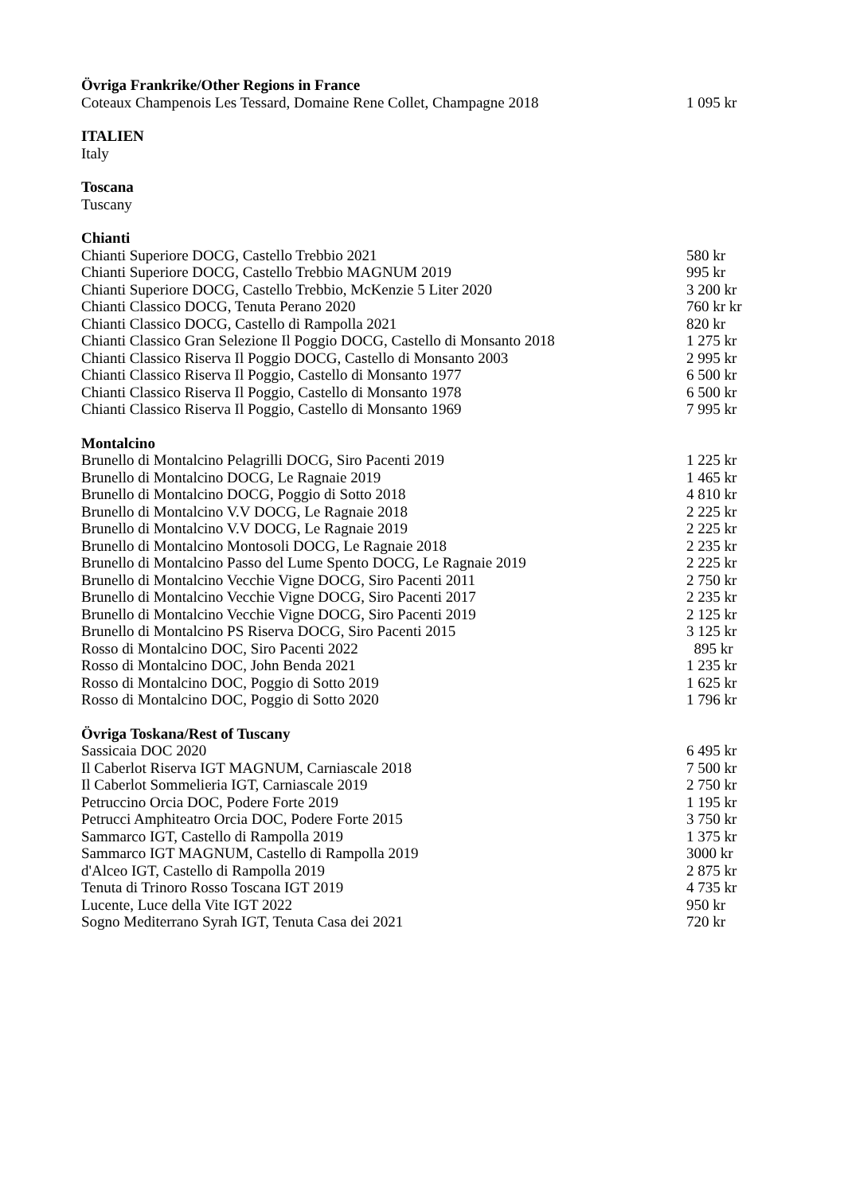| Övriga Frankrike/Other Regions in France | |
| --- | --- |
| Coteaux Champenois Les Tessard, Domaine Rene Collet, Champagne 2018 | 1 095 kr |
| ITALIEN | |
| Italy | |
| Toscana | |
| Tuscany | |
| Chianti | |
| Chianti Superiore DOCG, Castello Trebbio 2021 | 580 kr |
| Chianti Superiore DOCG, Castello Trebbio MAGNUM 2019 | 995 kr |
| Chianti Superiore DOCG, Castello Trebbio, McKenzie 5 Liter 2020 | 3 200 kr |
| Chianti Classico DOCG, Tenuta Perano 2020 | 760 kr kr |
| Chianti Classico DOCG, Castello di Rampolla 2021 | 820 kr |
| Chianti Classico Gran Selezione Il Poggio DOCG, Castello di Monsanto 2018 | 1 275 kr |
| Chianti Classico Riserva Il Poggio DOCG, Castello di Monsanto 2003 | 2 995 kr |
| Chianti Classico Riserva Il Poggio, Castello di Monsanto 1977 | 6 500 kr |
| Chianti Classico Riserva Il Poggio, Castello di Monsanto 1978 | 6 500 kr |
| Chianti Classico Riserva Il Poggio, Castello di Monsanto 1969 | 7 995 kr |
| Montalcino | |
| Brunello di Montalcino Pelagrilli DOCG, Siro Pacenti 2019 | 1 225 kr |
| Brunello di Montalcino DOCG, Le Ragnaie 2019 | 1 465 kr |
| Brunello di Montalcino DOCG, Poggio di Sotto 2018 | 4 810 kr |
| Brunello di Montalcino V.V DOCG, Le Ragnaie 2018 | 2 225 kr |
| Brunello di Montalcino V.V DOCG, Le Ragnaie 2019 | 2 225 kr |
| Brunello di Montalcino Montosoli DOCG, Le Ragnaie 2018 | 2 235 kr |
| Brunello di Montalcino Passo del Lume Spento DOCG, Le Ragnaie 2019 | 2 225 kr |
| Brunello di Montalcino Vecchie Vigne DOCG, Siro Pacenti 2011 | 2 750 kr |
| Brunello di Montalcino Vecchie Vigne DOCG, Siro Pacenti 2017 | 2 235 kr |
| Brunello di Montalcino Vecchie Vigne DOCG, Siro Pacenti 2019 | 2 125 kr |
| Brunello di Montalcino PS Riserva DOCG, Siro Pacenti 2015 | 3 125 kr |
| Rosso di Montalcino DOC, Siro Pacenti 2022 | 895 kr |
| Rosso di Montalcino DOC, John Benda 2021 | 1 235 kr |
| Rosso di Montalcino DOC, Poggio di Sotto 2019 | 1 625 kr |
| Rosso di Montalcino DOC, Poggio di Sotto 2020 | 1 796 kr |
| Övriga Toskana/Rest of Tuscany | |
| Sassicaia DOC 2020 | 6 495 kr |
| Il Caberlot Riserva IGT MAGNUM, Carniascale 2018 | 7 500 kr |
| Il Caberlot Sommelieria IGT, Carniascale 2019 | 2 750 kr |
| Petruccino Orcia DOC, Podere Forte 2019 | 1 195 kr |
| Petrucci Amphiteatro Orcia DOC, Podere Forte 2015 | 3 750 kr |
| Sammarco IGT, Castello di Rampolla 2019 | 1 375 kr |
| Sammarco IGT MAGNUM, Castello di Rampolla 2019 | 3000 kr |
| d'Alceo IGT, Castello di Rampolla 2019 | 2 875 kr |
| Tenuta di Trinoro Rosso Toscana IGT 2019 | 4 735 kr |
| Lucente, Luce della Vite IGT 2022 | 950 kr |
| Sogno Mediterrano Syrah IGT, Tenuta Casa dei 2021 | 720 kr |